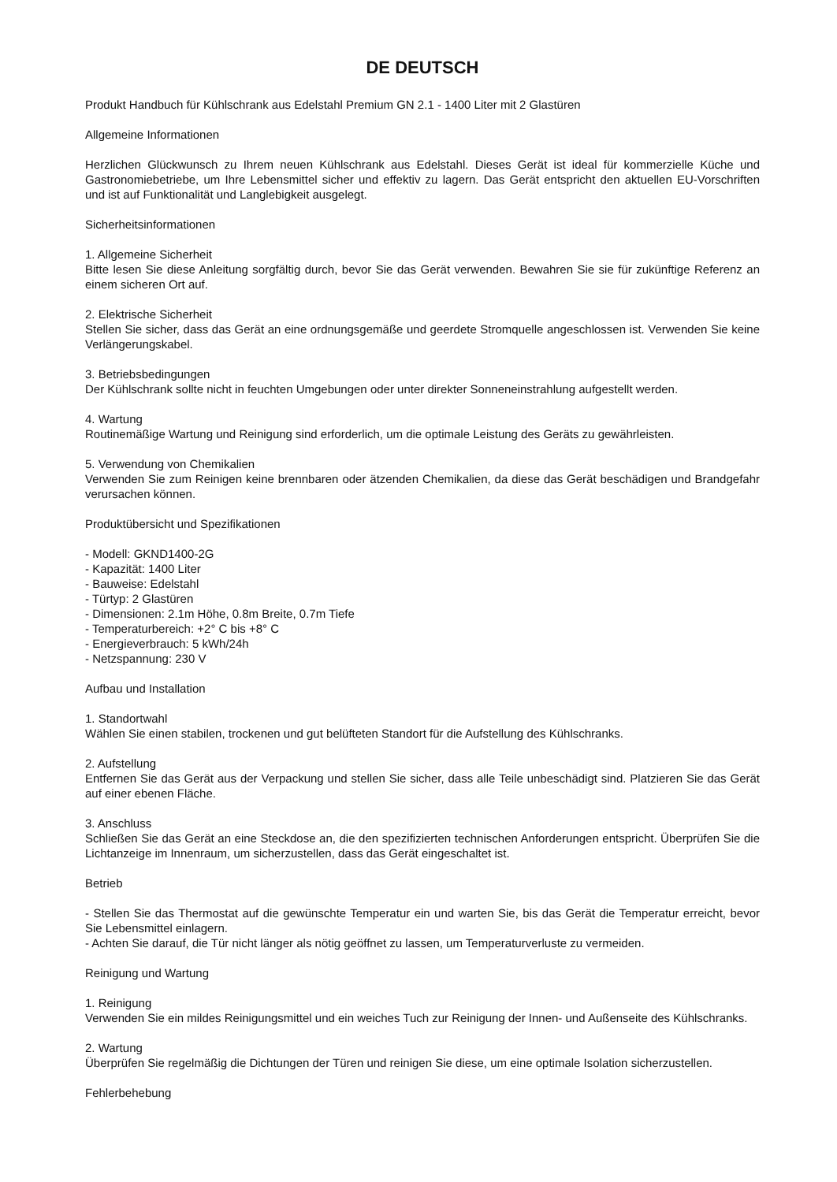DE DEUTSCH
Produkt Handbuch für Kühlschrank aus Edelstahl Premium GN 2.1 - 1400 Liter mit 2 Glastüren
Allgemeine Informationen
Herzlichen Glückwunsch zu Ihrem neuen Kühlschrank aus Edelstahl. Dieses Gerät ist ideal für kommerzielle Küche und Gastronomiebetriebe, um Ihre Lebensmittel sicher und effektiv zu lagern. Das Gerät entspricht den aktuellen EU-Vorschriften und ist auf Funktionalität und Langlebigkeit ausgelegt.
Sicherheitsinformationen
1. Allgemeine Sicherheit
Bitte lesen Sie diese Anleitung sorgfältig durch, bevor Sie das Gerät verwenden. Bewahren Sie sie für zukünftige Referenz an einem sicheren Ort auf.
2. Elektrische Sicherheit
Stellen Sie sicher, dass das Gerät an eine ordnungsgemäße und geerdete Stromquelle angeschlossen ist. Verwenden Sie keine Verlängerungskabel.
3. Betriebsbedingungen
Der Kühlschrank sollte nicht in feuchten Umgebungen oder unter direkter Sonneneinstrahlung aufgestellt werden.
4. Wartung
Routinemäßige Wartung und Reinigung sind erforderlich, um die optimale Leistung des Geräts zu gewährleisten.
5. Verwendung von Chemikalien
Verwenden Sie zum Reinigen keine brennbaren oder ätzenden Chemikalien, da diese das Gerät beschädigen und Brandgefahr verursachen können.
Produktübersicht und Spezifikationen
- Modell: GKND1400-2G
- Kapazität: 1400 Liter
- Bauweise: Edelstahl
- Türtyp: 2 Glastüren
- Dimensionen: 2.1m Höhe, 0.8m Breite, 0.7m Tiefe
- Temperaturbereich: +2° C bis +8° C
- Energieverbrauch: 5 kWh/24h
- Netzspannung: 230 V
Aufbau und Installation
1. Standortwahl
Wählen Sie einen stabilen, trockenen und gut belüfteten Standort für die Aufstellung des Kühlschranks.
2. Aufstellung
Entfernen Sie das Gerät aus der Verpackung und stellen Sie sicher, dass alle Teile unbeschädigt sind. Platzieren Sie das Gerät auf einer ebenen Fläche.
3. Anschluss
Schließen Sie das Gerät an eine Steckdose an, die den spezifizierten technischen Anforderungen entspricht. Überprüfen Sie die Lichtanzeige im Innenraum, um sicherzustellen, dass das Gerät eingeschaltet ist.
Betrieb
- Stellen Sie das Thermostat auf die gewünschte Temperatur ein und warten Sie, bis das Gerät die Temperatur erreicht, bevor Sie Lebensmittel einlagern.
- Achten Sie darauf, die Tür nicht länger als nötig geöffnet zu lassen, um Temperaturverluste zu vermeiden.
Reinigung und Wartung
1. Reinigung
Verwenden Sie ein mildes Reinigungsmittel und ein weiches Tuch zur Reinigung der Innen- und Außenseite des Kühlschranks.
2. Wartung
Überprüfen Sie regelmäßig die Dichtungen der Türen und reinigen Sie diese, um eine optimale Isolation sicherzustellen.
Fehlerbehebung